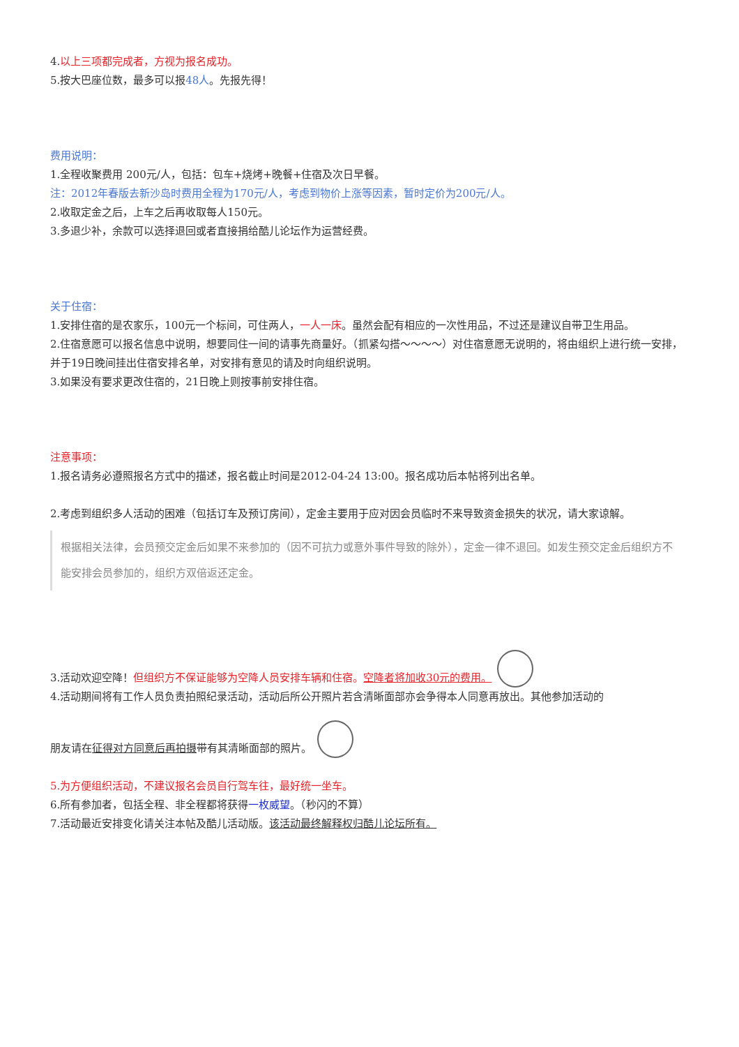4.以上三项都完成者，方视为报名成功。
5.按大巴座位数，最多可以报48人。先报先得！
费用说明：
1.全程收聚费用 200元/人，包括：包车+烧烤+晚餐+住宿及次日早餐。
注：2012年春版去新沙岛时费用全程为170元/人，考虑到物价上涨等因素，暂时定价为200元/人。
2.收取定金之后，上车之后再收取每人150元。
3.多退少补，余款可以选择退回或者直接捐给酷儿论坛作为运营经费。
关于住宿：
1.安排住宿的是农家乐，100元一个标间，可住两人，一人一床。虽然会配有相应的一次性用品，不过还是建议自带卫生用品。
2.住宿意愿可以报名信息中说明，想要同住一间的请事先商量好。（抓紧勾搭～～～～）对住宿意愿无说明的，将由组织上进行统一安排，并于19日晚间挂出住宿安排名单，对安排有意见的请及时向组织说明。
3.如果没有要求更改住宿的，21日晚上则按事前安排住宿。
注意事项：
1.报名请务必遵照报名方式中的描述，报名截止时间是2012-04-24 13:00。报名成功后本帖将列出名单。
2.考虑到组织多人活动的困难（包括订车及预订房间），定金主要用于应对因会员临时不来导致资金损失的状况，请大家谅解。
根据相关法律，会员预交定金后如果不来参加的（因不可抗力或意外事件导致的除外），定金一律不退回。如发生预交定金后组织方不能安排会员参加的，组织方双倍返还定金。
3.活动欢迎空降！但组织方不保证能够为空降人员安排车辆和住宿。空降者将加收30元的费用。
4.活动期间将有工作人员负责拍照纪录活动，活动后所公开照片若含清晰面部亦会争得本人同意再放出。其他参加活动的
朋友请在征得对方同意后再拍摄带有其清晰面部的照片。
5.为方便组织活动，不建议报名会员自行驾车往，最好统一坐车。
6.所有参加者，包括全程、非全程都将获得一枚威望。（秒闪的不算）
7.活动最近安排变化请关注本帖及酷儿活动版。该活动最终解释权归酷儿论坛所有。